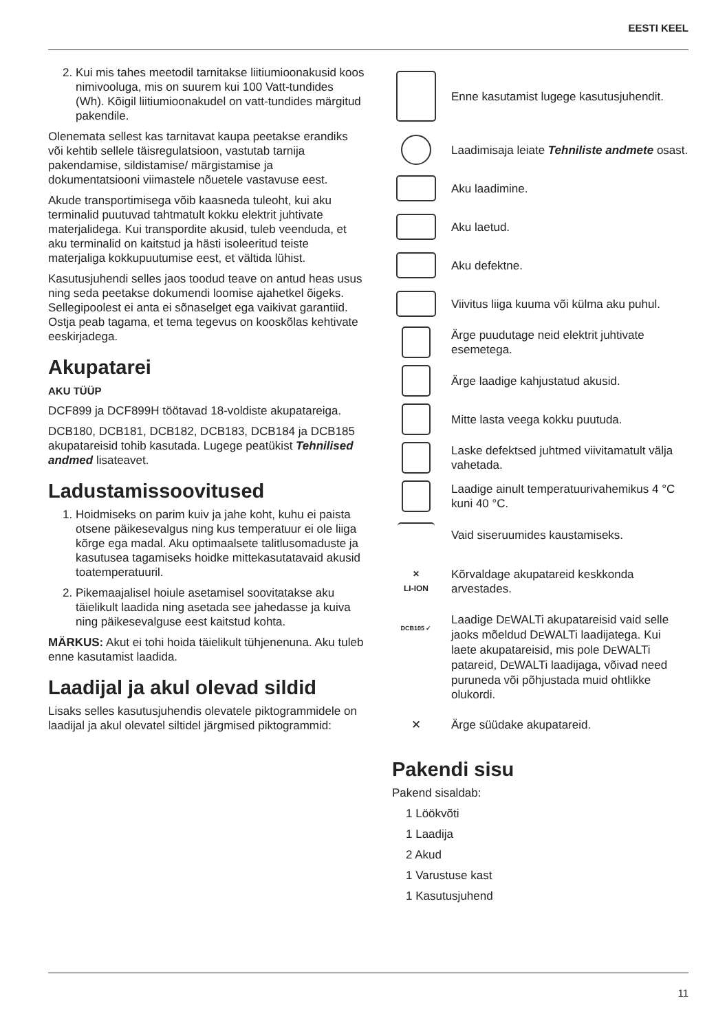EESTI KEEL
2. Kui mis tahes meetodil tarnitakse liitiumioonakusid koos nimivooluga, mis on suurem kui 100 Vatt-tundides (Wh). Kõigil liitiumioonakudel on vatt-tundides märgitud pakendile.
Olenemata sellest kas tarnitavat kaupa peetakse erandiks või kehtib sellele täisregulatsioon, vastutab tarnija pakendamise, sildistamise/ märgistamise ja dokumentatsiooni viimastele nõuetele vastavuse eest.
Akude transportimisega võib kaasneda tuleoht, kui aku terminalid puutuvad tahtmatult kokku elektrit juhtivate materjalidega. Kui transpordite akusid, tuleb veenduda, et aku terminalid on kaitstud ja hästi isoleeritud teiste materjaliga kokkupuutumise eest, et vältida lühist.
Kasutusjuhendi selles jaos toodud teave on antud heas usus ning seda peetakse dokumendi loomise ajahetkel õigeks. Sellegipoolest ei anta ei sõnaselget ega vaikivat garantiid. Ostja peab tagama, et tema tegevus on kooskõlas kehtivate eeskirjadega.
Akupatarei
AKU TÜÜP
DCF899 ja DCF899H töötavad 18-voldiste akupatareiga.
DCB180, DCB181, DCB182, DCB183, DCB184 ja DCB185 akupatareisid tohib kasutada. Lugege peatükist Tehnilised andmed lisateavet.
Ladustamissoovitused
1. Hoidmiseks on parim kuiv ja jahe koht, kuhu ei paista otsene päikesevalgus ning kus temperatuur ei ole liiga kõrge ega madal. Aku optimaalsete talitlusomaduste ja kasutusea tagamiseks hoidke mittekasutatavaid akusid toatemperatuuril.
2. Pikemaajalisel hoiule asetamisel soovitatakse aku täielikult laadida ning asetada see jahedasse ja kuiva ning päikesevalguse eest kaitstud kohta.
MÄRKUS: Akut ei tohi hoida täielikult tühjenenuna. Aku tuleb enne kasutamist laadida.
Laadijal ja akul olevad sildid
Lisaks selles kasutusjuhendis olevatele piktogrammidele on laadijal ja akul olevatel siltidel järgmised piktogrammid:
Enne kasutamist lugege kasutusjuhendit.
Laadimisaja leiate Tehniliste andmete osast.
Aku laadimine.
Aku laetud.
Aku defektne.
Viivitus liiga kuuma või külma aku puhul.
Ärge puudutage neid elektrit juhtivate esemetega.
Ärge laadige kahjustatud akusid.
Mitte lasta veega kokku puutuda.
Laske defektsed juhtmed viivitamatult välja vahetada.
Laadige ainult temperatuurivahemikus 4 °C kuni 40 °C.
Vaid siseruumides kaustamiseks.
✕
LI-ION
Kõrvaldage akupatareid keskkonda arvestades.
DCB105 ✓
Laadige DEWALTi akupatareisid vaid selle jaoks mõeldud DEWALTi laadijatega. Kui laete akupatareisid, mis pole DEWALTi patareid, DEWALTi laadijaga, võivad need puruneda või põhjustada muid ohtlikke olukordi.
✕
Ärge süüdake akupatareid.
Pakendi sisu
Pakend sisaldab:
1 Löökvõti
1 Laadija
2 Akud
1 Varustuse kast
1 Kasutusjuhend
11